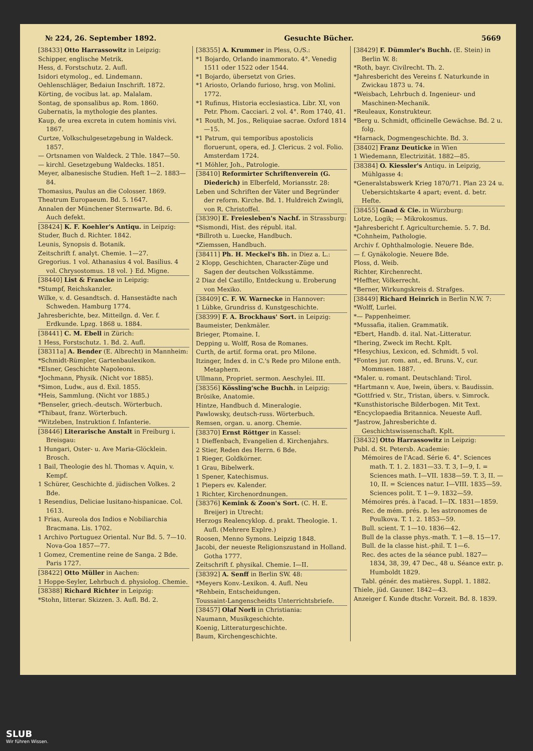№ 224, 26. September 1892. Gesuchte Bücher. 5669
[38433] Otto Harrassowitz in Leipzig:
Schipper, englische Metrik.
Hess, d. Forstschutz. 2. Aufl.
Isidori etymolog., ed. Lindemann.
Oehlenschläger, Bedaiun Inschrift. 1872.
Körting, de vocibus lat. ap. Malalam.
Sontag, de sponsalibus ap. Rom. 1860.
Gubernatis, la mythologie des plantes.
Kaup, de urea excreta in cutem hominis vivi. 1867.
Curtze, Volkschulgesetzgebung in Waldeck. 1857.
— Ortsnamen von Waldeck. 2 Thle. 1847—50.
— kirchl. Gesetzgebung Waldecks. 1851.
Meyer, albanesische Studien. Heft 1—2. 1883—84.
Thomasius, Paulus an die Colosser. 1869.
Theatrum Europaeum. Bd. 5. 1647.
Annalen der Münchener Sternwarte. Bd. 6. Auch defekt.
[38424] K. F. Koehler's Antiqu. in Leipzig:
Studer, Buch d. Richter. 1842.
Leunis, Synopsis d. Botanik.
Zeitschrift f. analyt. Chemie. 1—27.
Gregorius. 1 vol. Athanasius 4 vol. Basilius. 4 vol. Chrysostomus. 18 vol. } Ed. Migne.
[38440] List & Francke in Leipzig:
*Stumpf, Reichskanzler.
Wilke, v. d. Gesandtsch. d. Hansestädte nach Schweden. Hamburg 1774.
Jahresberichte, bez. Mitteilgn. d. Ver. f. Erdkunde. Lpzg. 1868 u. 1884.
[38441] C. M. Ebell in Zürich:
1 Hess, Forstschutz. 1. Bd. 2. Aufl.
[38311a] A. Bender (E. Albrecht) in Mannheim:
*Schmidt-Rümpler, Gartenbaulexikon.
*Elsner, Geschichte Napoleons.
*Jochmann, Physik. (Nicht vor 1885).
*Simon, Ludw., aus d. Exil. 1855.
*Heis, Sammlung. (Nicht vor 1885.)
*Benseler, griech.-deutsch. Wörterbuch.
*Thibaut, franz. Wörterbuch.
*Witzleben, Instruktion f. Infanterie.
[38446] Literarische Anstalt in Freiburg i. Breisgau:
1 Hungari, Oster- u. Ave Maria-Glöcklein. Brosch.
1 Bail, Theologie des hl. Thomas v. Aquin, v. Kempf.
1 Schürer, Geschichte d. jüdischen Volkes. 2 Bde.
1 Resendius, Deliciae lusitano-hispanicae. Col. 1613.
1 Frias, Aureola dos Indios e Nobiliarchia Bracmana. Lis. 1702.
1 Archivo Portuguez Oriental. Nur Bd. 5. 7—10. Nova-Goa 1857—77.
1 Gomez, Crementine reine de Sanga. 2 Bde. Paris 1727.
[38422] Otto Müller in Aachen:
1 Hoppe-Seyler, Lehrbuch d. physiolog. Chemie.
[38388] Richard Richter in Leipzig:
*Stohn, litterar. Skizzen. 3. Aufl. Bd. 2.
[38355] A. Krummer in Pless, O./S.:
*1 Bojardo, Orlando inammorato. 4°. Venedig 1511 oder 1522 oder 1544.
*1 Bojardo, übersetzt von Gries.
*1 Ariosto, Orlando furioso, hrsg. von Molini. 1772.
*1 Rufinus, Historia ecclesiastica. Libr. XI, von Petr. Phom. Cacciari. 2 vol. 4°. Rom 1740, 41.
*1 Routh, M. Jos., Reliquiae sacrae. Oxford 1814—15.
*1 Patrum, qui temporibus apostolicis floruerunt, opera, ed. J. Clericus. 2 vol. Folio. Amsterdam 1724.
*1 Möhler, Joh., Patrologie.
[38410] Reformirter Schriftenverein (G. Diederich) in Elberfeld, Moriansstr. 28:
Leben und Schriften der Väter und Begründer der reform. Kirche. Bd. 1. Huldreich Zwingli, von R. Christoffel.
[38390] E. Freiesleben's Nachf. in Strassburg:
*Sismondi, Hist. des républ. ital.
*Billroth u. Luecke, Handbuch.
*Ziemssen, Handbuch.
[38411] Ph. H. Meckel's Bh. in Diez a. L.:
2 Klopp, Geschichten, Character-Züge und Sagen der deutschen Volksstämme.
2 Diaz del Castillo, Entdeckung u. Eroberung von Mexiko.
[38409] C. F. W. Warnecke in Hannover:
1 Lübke, Grundriss d. Kunstgeschichte.
[38399] F. A. Brockhaus' Sort. in Leipzig:
Baumeister, Denkmäler.
Brieger, Ptomaine. I.
Depping u. Wolff, Rosa de Romanes.
Curth, de artif. forma orat. pro Milone.
Itzinger, Index d. in C.'s Rede pro Milone enth. Metaphern.
Ullmann, Propriet. sermon. Aeschylei. III.
[38356] Kössling'sche Buchh. in Leipzig:
Brösike, Anatomie.
Hintze, Handbuch d. Mineralogie.
Pawlowsky, deutsch-russ. Wörterbuch.
Remsen, organ. u. anorg. Chemie.
[38370] Ernst Röttger in Kassel:
1 Dieffenbach, Evangelien d. Kirchenjahrs.
2 Stier, Reden des Herrn. 6 Bde.
1 Rieger, Goldkörner.
1 Grau, Bibelwerk.
1 Spener, Katechismus.
1 Piepers ev. Kalender.
1 Richter, Kirchenordnungen.
[38376] Kemink & Zoon's Sort. (C. H. E. Breijer) in Utrecht:
Herzogs Realencyklop. d. prakt. Theologie. 1. Aufl. (Mehrere Explre.)
Roosen, Menno Symons. Leipzig 1848.
Jacobi, der neueste Religionszustand in Holland. Gotha 1777.
Zeitschrift f. physikal. Chemie. I—II.
[38392] A. Senff in Berlin SW. 48:
*Meyers Konv.-Lexikon. 4. Aufl. Neu
*Rehbein, Entscheidungen.
Toussaint-Langenscheidts Unterrichtsbriefe.
[38457] Olaf Norli in Christiania:
Naumann, Musikgeschichte.
Koenig, Litteraturgeschichte.
Baum, Kirchengeschichte.
[38429] F. Dümmler's Buchh. (E. Stein) in Berlin W. 8:
*Roth, bayr. Civilrecht. Th. 2.
*Jahresbericht des Vereins f. Naturkunde in Zwickau 1873 u. 74.
*Weisbach, Lehrbuch d. Ingenieur- und Maschinen-Mechanik.
*Reuleaux, Konstrukteur.
*Berg u. Schmidt, officinelle Gewächse. Bd. 2 u. folg.
*Harnack, Dogmengeschichte. Bd. 3.
[38402] Franz Deuticke in Wien
1 Wiedemann, Electrizität. 1882—85.
[38384] O. Kiessler's Antiqu. in Leipzig, Mühlgasse 4:
*Generalstabswerk Krieg 1870/71. Plan 23 24 u. Uebersichtskarte 4 apart; event. d. betr. Hefte.
[38455] Gnad & Cie. in Würzburg:
Lotze, Logik; — Mikrokosmus.
*Jahresbericht f. Agriculturchemie. 5. 7. Bd.
*Cohnheim, Pathologie.
Archiv f. Ophthalmologie. Neuere Bde.
— f. Gynäkologie. Neuere Bde.
Ploss, d. Weib.
Richter, Kirchenrecht.
*Heffter, Völkerrecht.
*Berner, Wirkungskreis d. Strafges.
[38449] Richard Heinrich in Berlin N.W. 7:
*Wolff, Lurlei.
*— Pappenheimer.
*Mussafia, italien. Grammatik.
*Ebert, Handb. d. ital. Nat.-Litteratur.
*Ihering, Zweck im Recht. Kplt.
*Hesychius, Lexicon, ed. Schmidt. 5 vol.
*Fontes jur. rom. ant., ed. Bruns. V., cur. Mommsen. 1887.
*Maler. u. romant. Deutschland: Tirol.
*Hartmann v. Aue, Iwein, übers. v. Baudissin.
*Gottfried v. Str., Tristan, übers. v. Simrock.
*Kunsthistorische Bilderbogen. Mit Text.
*Encyclopaedia Britannica. Neueste Aufl.
*Jastrow, Jahresberichte d. Geschichtswissenschaft. Kplt.
[38432] Otto Harrassowitz in Leipzig:
Publ. d. St. Petersb. Academie:
Mémoires de l'Acad. Série 6. 4°. Sciences math. T. 1. 2. 1831—33. T. 3, I—9, I. = Sciences math. I—VII. 1838—59. T. 3, II. — 10, II. = Sciences natur. I—VIII. 1835—59. Sciences polit. T. 1—9. 1832—59.
Mémoires prés. à l'acad. I—IX. 1831—1859.
Rec. de mém. prés. p. les astronomes de Poulkova. T. 1. 2. 1853—59.
Bull. scient. T. 1—10. 1836—42.
Bull de la classe phys.-math. T. 1—8. 15—17.
Bull. de la classe hist.-phil. T. 1—6.
Rec. des actes de la séance publ. 1827—1834, 38, 39, 47 Dec., 48 u. Séance extr. p. Humboldt 1829.
Tabl. génér. des matières. Suppl. 1. 1882.
Thiele, jüd. Gauner. 1842—43.
Anzeiger f. Kunde dtschr. Vorzeit. Bd. 8. 1839.
SLUB
Wir führen Wissen.